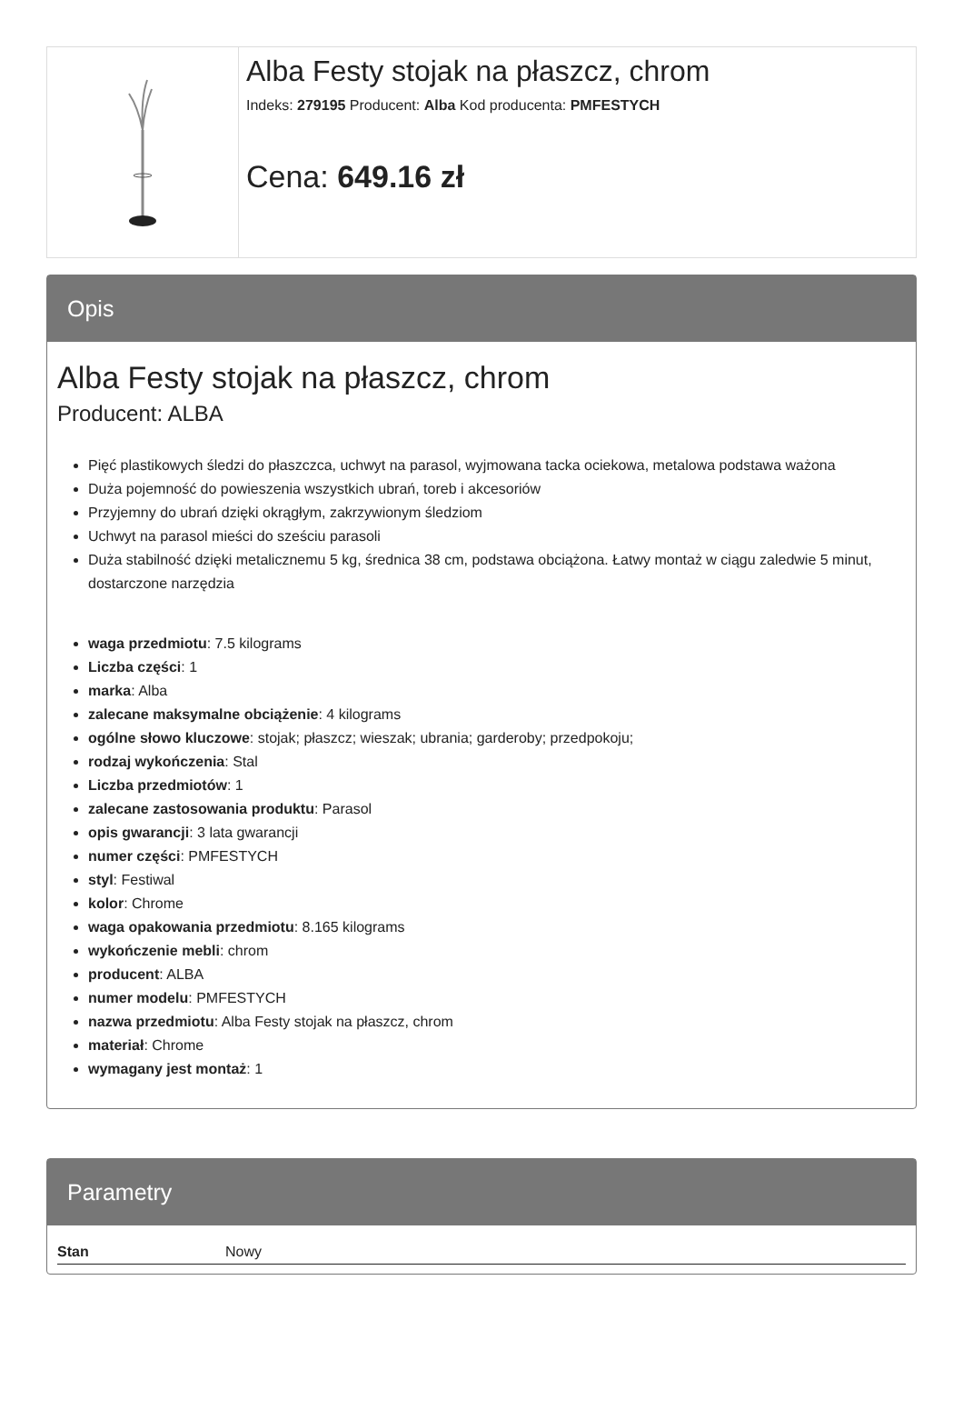Alba Festy stojak na płaszcz, chrom
Indeks: 279195 Producent: Alba Kod producenta: PMFESTYCH
Cena: 649.16 zł
Opis
Alba Festy stojak na płaszcz, chrom
Producent: ALBA
Pięć plastikowych śledzi do płaszczca, uchwyt na parasol, wyjmowana tacka ociekowa, metalowa podstawa ważona
Duża pojemność do powieszenia wszystkich ubrań, toreb i akcesoriów
Przyjemny do ubrań dzięki okrągłym, zakrzywionym śledziom
Uchwyt na parasol mieści do sześciu parasoli
Duża stabilność dzięki metalicznemu 5 kg, średnica 38 cm, podstawa obciążona. Łatwy montaż w ciągu zaledwie 5 minut, dostarczone narzędzia
waga przedmiotu: 7.5 kilograms
Liczba części: 1
marka: Alba
zalecane maksymalne obciążenie: 4 kilograms
ogólne słowo kluczowe: stojak; płaszcz; wieszak; ubrania; garderoby; przedpokoju;
rodzaj wykończenia: Stal
Liczba przedmiotów: 1
zalecane zastosowania produktu: Parasol
opis gwarancji: 3 lata gwarancji
numer części: PMFESTYCH
styl: Festiwal
kolor: Chrome
waga opakowania przedmiotu: 8.165 kilograms
wykończenie mebli: chrom
producent: ALBA
numer modelu: PMFESTYCH
nazwa przedmiotu: Alba Festy stojak na płaszcz, chrom
materiał: Chrome
wymagany jest montaż: 1
Parametry
| Stan | Nowy |